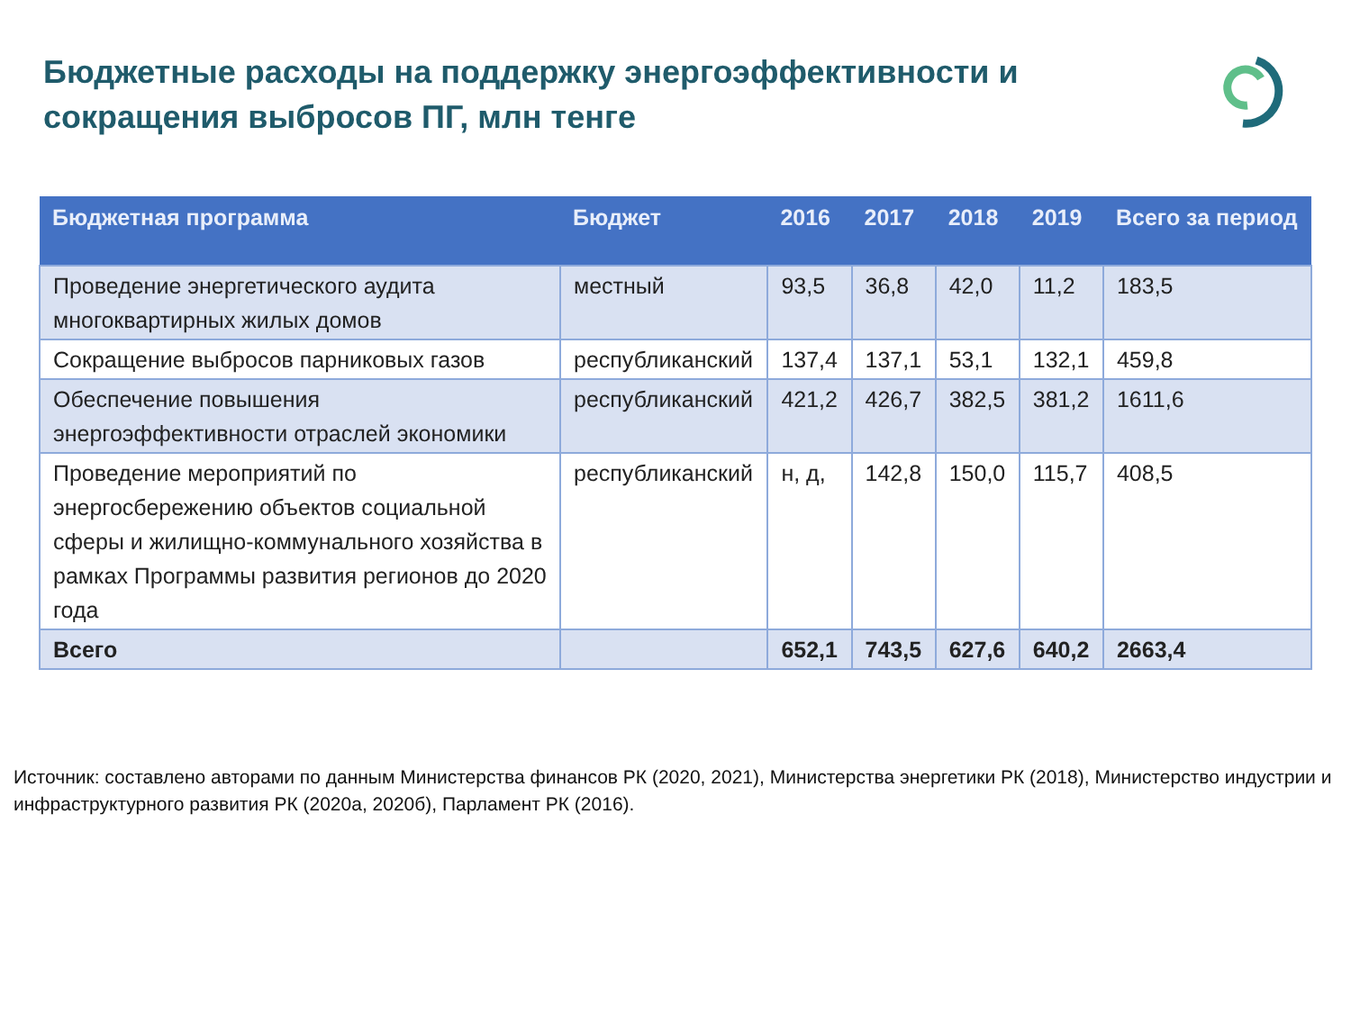Бюджетные расходы на поддержку энергоэффективности и сокращения выбросов ПГ, млн тенге
| Бюджетная программа | Бюджет | 2016 | 2017 | 2018 | 2019 | Всего за период |
| --- | --- | --- | --- | --- | --- | --- |
| Проведение энергетического аудита многоквартирных жилых домов | местный | 93,5 | 36,8 | 42,0 | 11,2 | 183,5 |
| Сокращение выбросов парниковых газов | республиканский | 137,4 | 137,1 | 53,1 | 132,1 | 459,8 |
| Обеспечение повышения энергоэффективности отраслей экономики | республиканский | 421,2 | 426,7 | 382,5 | 381,2 | 1611,6 |
| Проведение мероприятий по энергосбережению объектов социальной сферы и жилищно-коммунального хозяйства в рамках Программы развития регионов до 2020 года | республиканский | н, д, | 142,8 | 150,0 | 115,7 | 408,5 |
| Всего | | 652,1 | 743,5 | 627,6 | 640,2 | 2663,4 |
Источник: составлено авторами по данным Министерства финансов РК (2020, 2021), Министерства энергетики РК (2018), Министерство индустрии и инфраструктурного развития РК (2020а, 2020б), Парламент РК (2016).